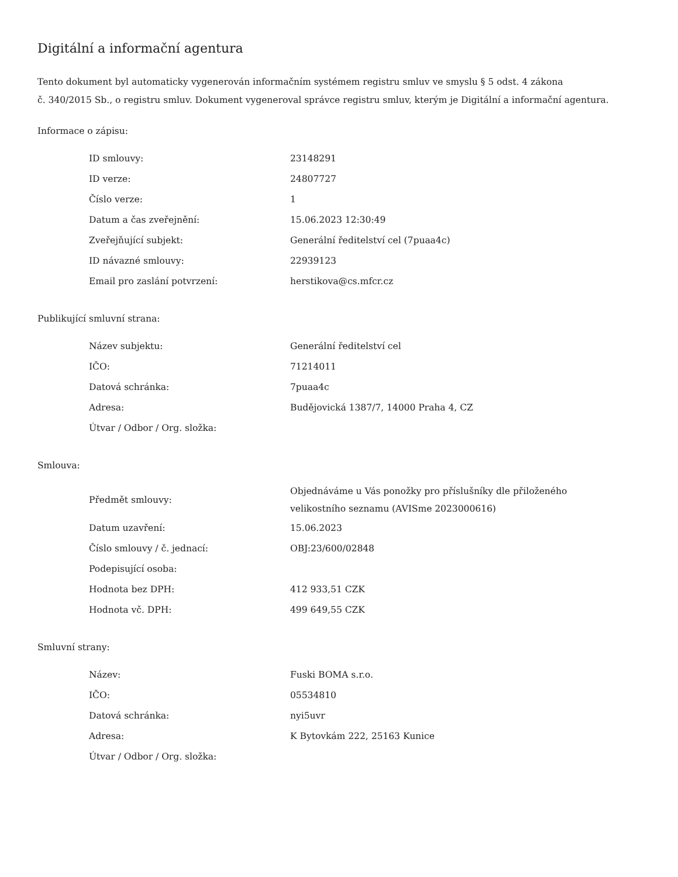Digitální a informační agentura
Tento dokument byl automaticky vygenerován informačním systémem registru smluv ve smyslu § 5 odst. 4 zákona
č. 340/2015 Sb., o registru smluv. Dokument vygeneroval správce registru smluv, kterým je Digitální a informační agentura.
Informace o zápisu:
| ID smlouvy: | 23148291 |
| ID verze: | 24807727 |
| Číslo verze: | 1 |
| Datum a čas zveřejnění: | 15.06.2023 12:30:49 |
| Zveřejňující subjekt: | Generální ředitelství cel (7puaa4c) |
| ID návazné smlouvy: | 22939123 |
| Email pro zaslání potvrzení: | herstikova@cs.mfcr.cz |
Publikující smluvní strana:
| Název subjektu: | Generální ředitelství cel |
| IČO: | 71214011 |
| Datová schránka: | 7puaa4c |
| Adresa: | Budějovická 1387/7, 14000 Praha 4, CZ |
| Útvar / Odbor / Org. složka: | |
Smlouva:
| Předmět smlouvy: | Objednáváme u Vás ponožky pro příslušníky dle přiloženého velikostního seznamu (AVISme 2023000616) |
| Datum uzavření: | 15.06.2023 |
| Číslo smlouvy / č. jednací: | OBJ:23/600/02848 |
| Podepisující osoba: | |
| Hodnota bez DPH: | 412 933,51 CZK |
| Hodnota vč. DPH: | 499 649,55 CZK |
Smluvní strany:
| Název: | Fuski BOMA s.r.o. |
| IČO: | 05534810 |
| Datová schránka: | nyi5uvr |
| Adresa: | K Bytovkám 222, 25163 Kunice |
| Útvar / Odbor / Org. složka: | |